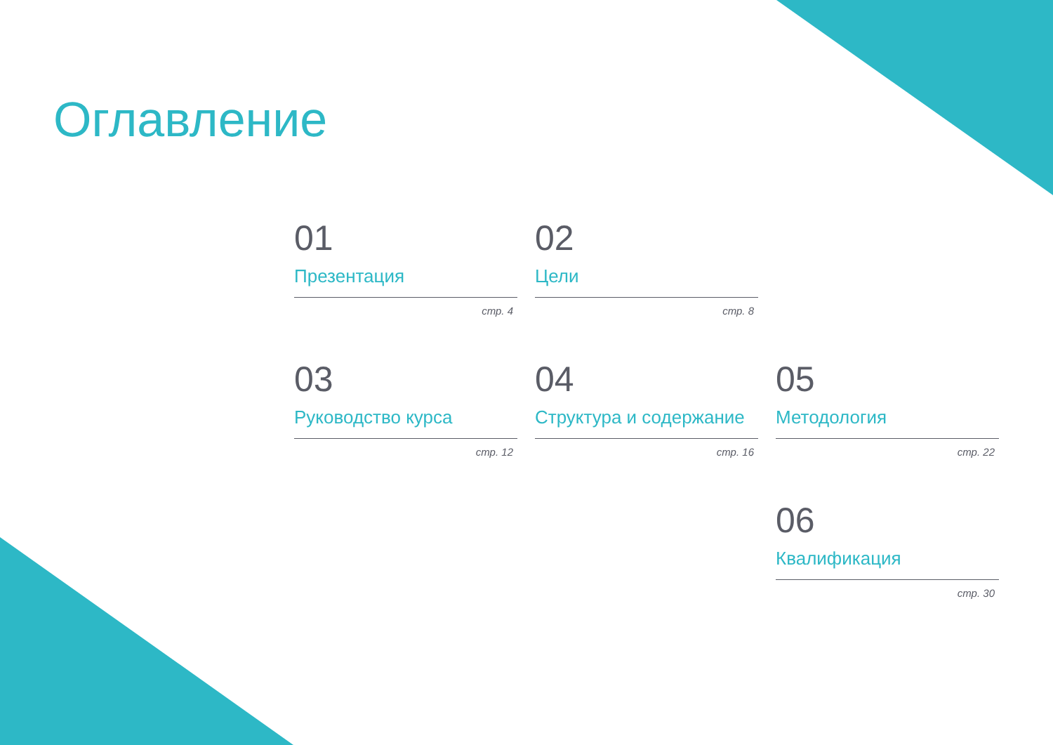Оглавление
01
Презентация
стр. 4
02
Цели
стр. 8
03
Руководство курса
стр. 12
04
Структура и содержание
стр. 16
05
Методология
стр. 22
06
Квалификация
стр. 30